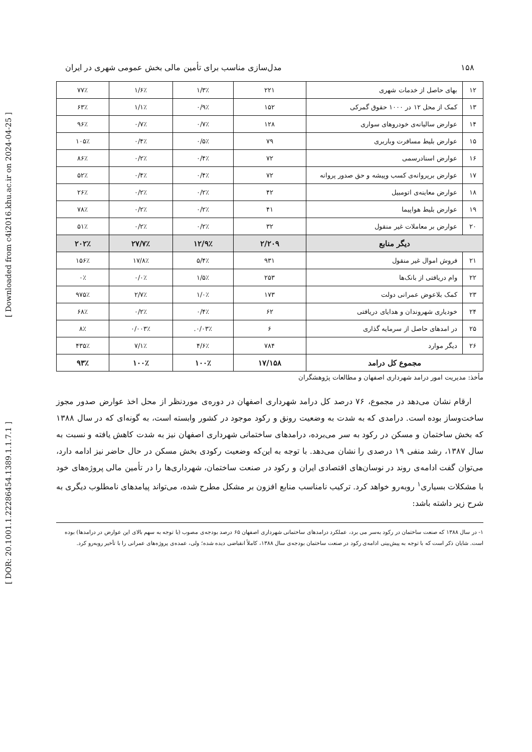[ Downloaded from c4i2016.khu.ac.ir on 2024-04-25 ]
[ DOR: 20.1001.1.22286454.1389.1.1.7.1 ]
۱۵۸ مدل‌سازی مناسب برای تأمین مالی بخش عمومی شهری در ایران
| ۱۲ | بهای حاصل از خدمات شهری | ۲۲۱ | ۱/۳٪ | ۱/۶٪ | ۷۷٪ |
| ۱۳ | کمک از محل ۱۲ در ۱۰۰۰ حقوق گمرکی | ۱۵۲ | ۰/۹٪ | ۱/۱٪ | ۶۳٪ |
| ۱۴ | عوارض سالیانه‌ی خودروهای سواری | ۱۲۸ | ۰/۷٪ | ۰/۷٪ | ۹۶٪ |
| ۱۵ | عوارض بلیط مسافرت وباربری | ۷۹ | ۰/۵٪ | ۰/۴٪ | ۱۰۵٪ |
| ۱۶ | عوارض اسنادرسمی | ۷۲ | ۰/۴٪ | ۰/۲٪ | ۸۶٪ |
| ۱۷ | عوارض برپروانه‌ی کسب وپیشه و حق صدور پروانه | ۷۲ | ۰/۴٪ | ۰/۴٪ | ۵۲٪ |
| ۱۸ | عوارض معاینه‌ی اتومبیل | ۴۲ | ۰/۲٪ | ۰/۲٪ | ۲۶٪ |
| ۱۹ | عوارض بلیط هواپیما | ۴۱ | ۰/۲٪ | ۰/۲٪ | ۷۸٪ |
| ۲۰ | عوارض بر معاملات غیر منقول | ۳۲ | ۰/۲٪ | ۰/۲٪ | ۵۱٪ |
| دیگر منابع | | ۲/۲۰۹ | ۱۲/۹٪ | ۲۷/۷٪ | ۲۰۲٪ |
| ۲۱ | فروش اموال غیر منقول | ۹۳۱ | ۵/۴٪ | ۱۷/۸٪ | ۱۵۶٪ |
| ۲۲ | وام دریافتی از بانک‌ها | ۲۵۳ | ۱/۵٪ | ۰/۰٪ | ۰٪ |
| ۲۳ | کمک بلاعوض عمرانی دولت | ۱۷۳ | ۱/۰٪ | ۲/۷٪ | ۹۷۵٪ |
| ۲۴ | خودیاری شهروندان و هدایای دریافتی | ۶۲ | ۰/۴٪ | ۰/۲٪ | ۶۸٪ |
| ۲۵ | در امدهای حاصل از سرمایه گذاری | ۶ | ۰/۰۳٪. | ۰/۰۰۳٪ | ۸٪ |
| ۲۶ | دیگر موارد | ۷۸۴ | ۴/۶٪ | ۷/۱٪ | ۴۳۵٪ |
| مجموع کل درامد | | ۱۷/۱۵۸ | ۱۰۰٪ | ۱۰۰٪ | ۹۳٪ |
مأخذ: مدیریت امور درامد شهرداری اصفهان و مطالعات پژوهشگران
ارقام نشان می‌دهد در مجموع، ۷۶ درصد کل درامد شهرداری اصفهان در دوره‌ی موردنظر از محل اخذ عوارض صدور مجوز ساخت‌وساز بوده است. درامدی که به شدت به وضعیت رونق و رکود موجود در کشور وابسته است، به گونه‌ای که در سال ۱۳۸۸ که بخش ساختمان و مسکن در رکود به سر می‌برده، درامدهای ساختمانی شهرداری اصفهان نیز به شدت کاهش یافته و نسبت به سال ۱۳۸۷، رشد منفی ۱۹ درصدی را نشان می‌دهد. با توجه به این‌که وضعیت رکودی بخش مسکن در حال حاضر نیز ادامه دارد، می‌توان گفت ادامه‌ی روند در نوسان‌های اقتصادی ایران و رکود در صنعت ساختمان، شهرداری‌ها را در تأمین مالی پروژه‌های خود با مشکلات بسیاری<sup>۱</sup> روبه‌رو خواهد کرد. ترکیب نامناسب منابع افزون بر مشکل مطرح شده، می‌تواند پیامدهای نامطلوب دیگری به شرح زیر داشته باشد:
۱- در سال ۱۳۸۸ که صنعت ساختمان در رکود به‌سر می برد، عملکرد درامدهای ساختمانی شهرداری اصفهان ۶۵ درصد بودجه‌ی مصوب (با توجه به سهم بالای این عوارض در درامدها) بوده است. شایان ذکر است که با توجه به پیش‌بینی ادامه‌ی رکود در صنعت ساختمان بودجه‌ی سال ۱۳۸۸، کاملاً انقباضی دیده شده؛ ولی، عمده‌ی پروژه‌های عمرانی را با تأخیر روبه‌رو کرد.